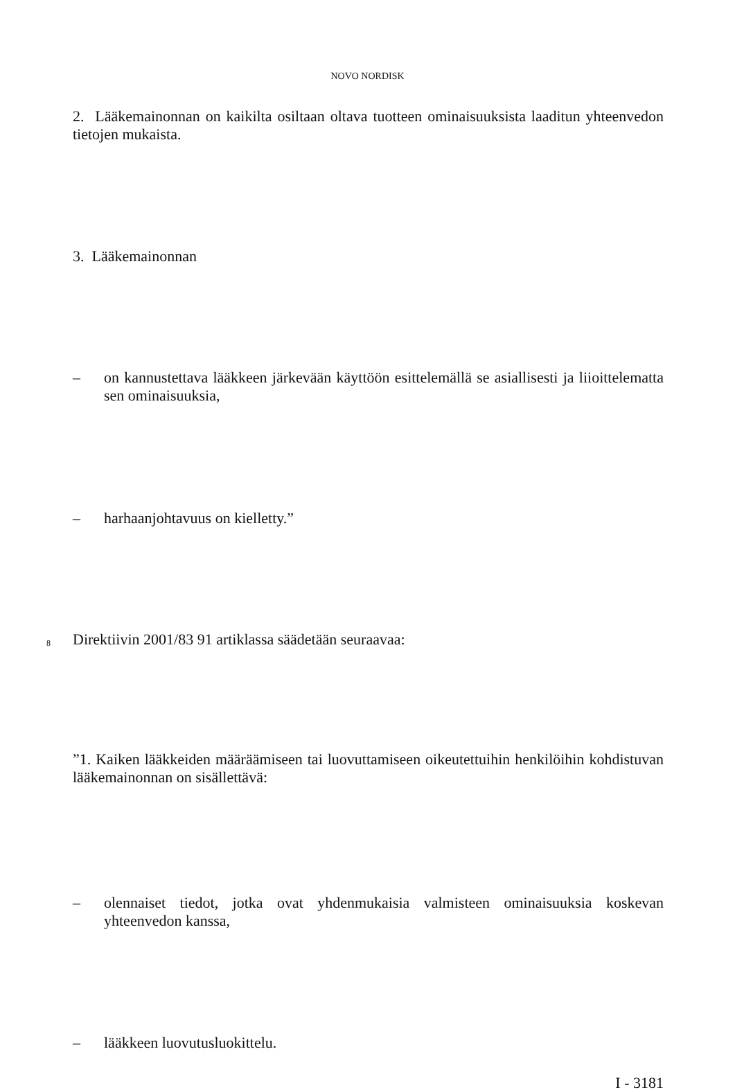NOVO NORDISK
2. Lääkemainonnan on kaikilta osiltaan oltava tuotteen ominaisuuksista laaditun yhteenvedon tietojen mukaista.
3. Lääkemainonnan
– on kannustettava lääkkeen järkevään käyttöön esittelemällä se asiallisesti ja liioittelematta sen ominaisuuksia,
– harhaanjohtavuus on kielletty.”
8 Direktiivin 2001/83 91 artiklassa säädetään seuraavaa:
”1. Kaiken lääkkeiden määräämiseen tai luovuttamiseen oikeutettuihin henkilöihin kohdistuvan lääkemainonnan on sisällettävä:
– olennaiset tiedot, jotka ovat yhdenmukaisia valmisteen ominaisuuksia koskevan yhteenvedon kanssa,
– lääkkeen luovutusluokittelu.
I - 3181